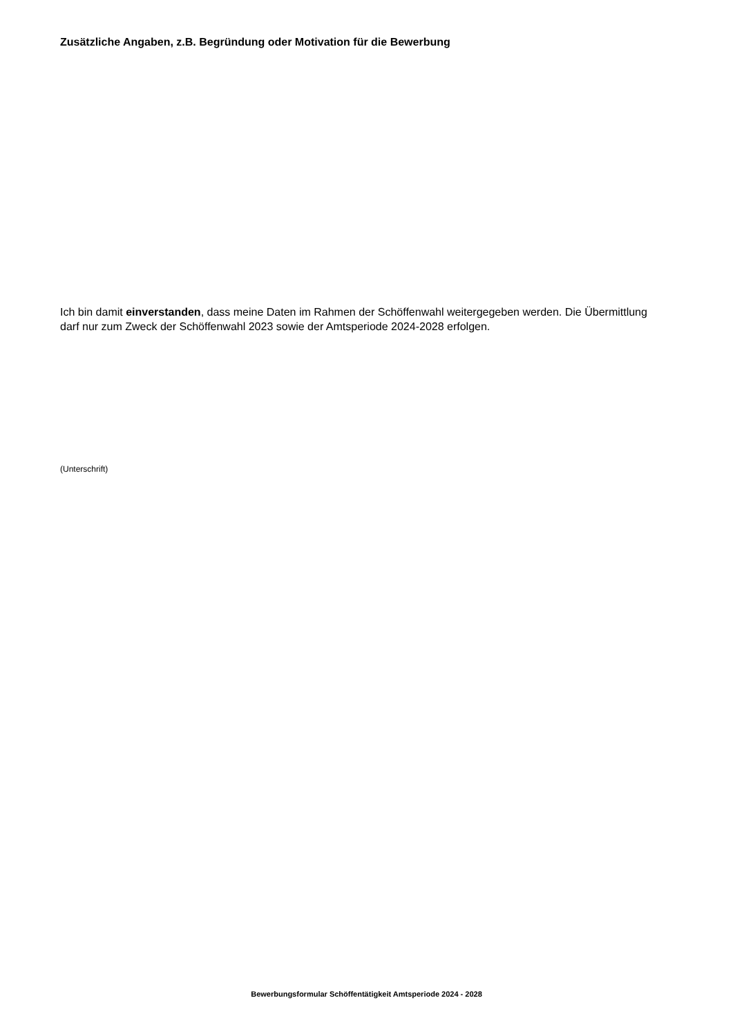Zusätzliche Angaben, z.B. Begründung oder Motivation für die Bewerbung
Ich bin damit einverstanden, dass meine Daten im Rahmen der Schöffenwahl weitergegeben werden. Die Übermittlung darf nur zum Zweck der Schöffenwahl 2023 sowie der Amtsperiode 2024-2028 erfolgen.
(Unterschrift)
Bewerbungsformular Schöffentätigkeit Amtsperiode 2024 - 2028